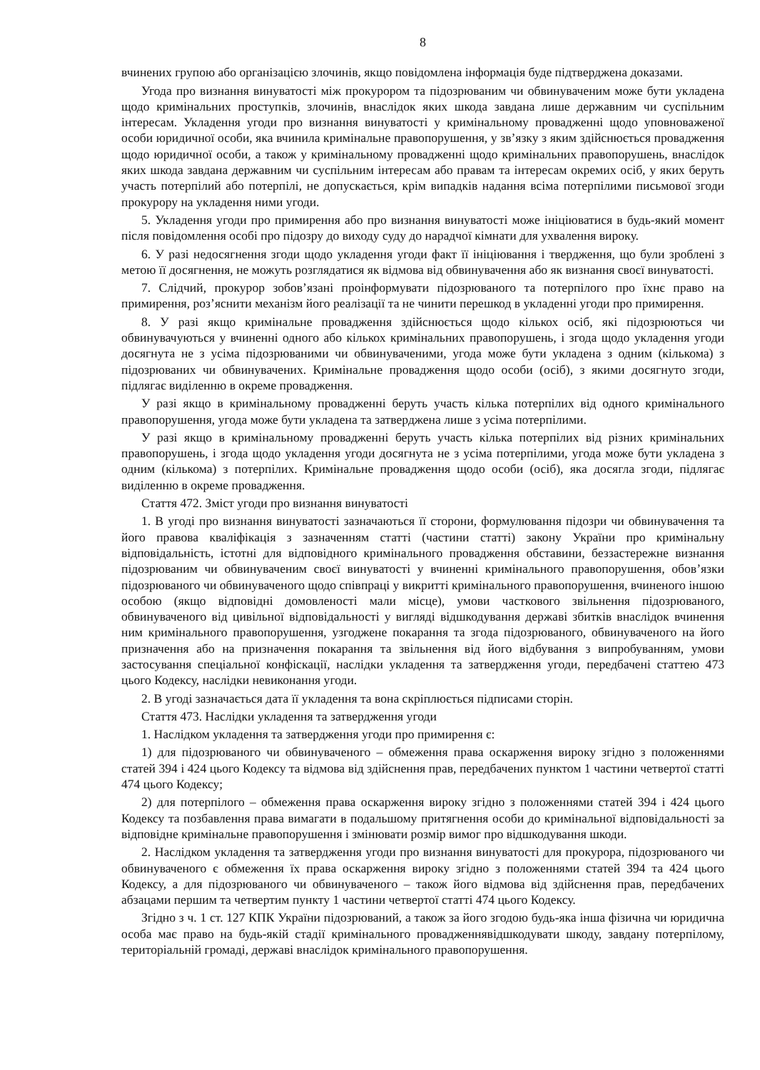8
вчинених групою або організацією злочинів, якщо повідомлена інформація буде підтверджена доказами.
Угода про визнання винуватості між прокурором та підозрюваним чи обвинуваченим може бути укладена щодо кримінальних проступків, злочинів, внаслідок яких шкода завдана лише державним чи суспільним інтересам. Укладення угоди про визнання винуватості у кримінальному провадженні щодо уповноваженої особи юридичної особи, яка вчинила кримінальне правопорушення, у зв’язку з яким здійснюється провадження щодо юридичної особи, а також у кримінальному провадженні щодо кримінальних правопорушень, внаслідок яких шкода завдана державним чи суспільним інтересам або правам та інтересам окремих осіб, у яких беруть участь потерпілий або потерпілі, не допускається, крім випадків надання всіма потерпілими письмової згоди прокурору на укладення ними угоди.
5. Укладення угоди про примирення або про визнання винуватості може ініціюватися в будь-який момент після повідомлення особі про підозру до виходу суду до нарадчої кімнати для ухвалення вироку.
6. У разі недосягнення згоди щодо укладення угоди факт її ініціювання і твердження, що були зроблені з метою її досягнення, не можуть розглядатися як відмова від обвинувачення або як визнання своєї винуватості.
7. Слідчий, прокурор зобов’язані проінформувати підозрюваного та потерпілого про їхнє право на примирення, роз’яснити механізм його реалізації та не чинити перешкод в укладенні угоди про примирення.
8. У разі якщо кримінальне провадження здійснюється щодо кількох осіб, які підозрюються чи обвинувачуються у вчиненні одного або кількох кримінальних правопорушень, і згода щодо укладення угоди досягнута не з усіма підозрюваними чи обвинуваченими, угода може бути укладена з одним (кількома) з підозрюваних чи обвинувачених. Кримінальне провадження щодо особи (осіб), з якими досягнуто згоди, підлягає виділенню в окреме провадження.
У разі якщо в кримінальному провадженні беруть участь кілька потерпілих від одного кримінального правопорушення, угода може бути укладена та затверджена лише з усіма потерпілими.
У разі якщо в кримінальному провадженні беруть участь кілька потерпілих від різних кримінальних правопорушень, і згода щодо укладення угоди досягнута не з усіма потерпілими, угода може бути укладена з одним (кількома) з потерпілих. Кримінальне провадження щодо особи (осіб), яка досягла згоди, підлягає виділенню в окреме провадження.
Стаття 472. Зміст угоди про визнання винуватості
1. В угоді про визнання винуватості зазначаються її сторони, формулювання підозри чи обвинувачення та його правова кваліфікація з зазначенням статті (частини статті) закону України про кримінальну відповідальність, істотні для відповідного кримінального провадження обставини, беззастережне визнання підозрюваним чи обвинуваченим своєї винуватості у вчиненні кримінального правопорушення, обов’язки підозрюваного чи обвинуваченого щодо співпраці у викритті кримінального правопорушення, вчиненого іншою особою (якщо відповідні домовленості мали місце), умови часткового звільнення підозрюваного, обвинуваченого від цивільної відповідальності у вигляді відшкодування державі збитків внаслідок вчинення ним кримінального правопорушення, узгоджене покарання та згода підозрюваного, обвинуваченого на його призначення або на призначення покарання та звільнення від його відбування з випробуванням, умови застосування спеціальної конфіскації, наслідки укладення та затвердження угоди, передбачені статтею 473 цього Кодексу, наслідки невиконання угоди.
2. В угоді зазначається дата її укладення та вона скріплюється підписами сторін.
Стаття 473. Наслідки укладення та затвердження угоди
1. Наслідком укладення та затвердження угоди про примирення є:
1) для підозрюваного чи обвинуваченого – обмеження права оскарження вироку згідно з положеннями статей 394 і 424 цього Кодексу та відмова від здійснення прав, передбачених пунктом 1 частини четвертої статті 474 цього Кодексу;
2) для потерпілого – обмеження права оскарження вироку згідно з положеннями статей 394 і 424 цього Кодексу та позбавлення права вимагати в подальшому притягнення особи до кримінальної відповідальності за відповідне кримінальне правопорушення і змінювати розмір вимог про відшкодування шкоди.
2. Наслідком укладення та затвердження угоди про визнання винуватості для прокурора, підозрюваного чи обвинуваченого є обмеження їх права оскарження вироку згідно з положеннями статей 394 та 424 цього Кодексу, а для підозрюваного чи обвинуваченого – також його відмова від здійснення прав, передбачених абзацами першим та четвертим пункту 1 частини четвертої статті 474 цього Кодексу.
Згідно з ч. 1 ст. 127 КПК України підозрюваний, а також за його згодою будь-яка інша фізична чи юридична особа має право на будь-якій стадії кримінального провадженнявідшкодувати шкоду, завдану потерпілому, територіальній громаді, державі внаслідок кримінального правопорушення.